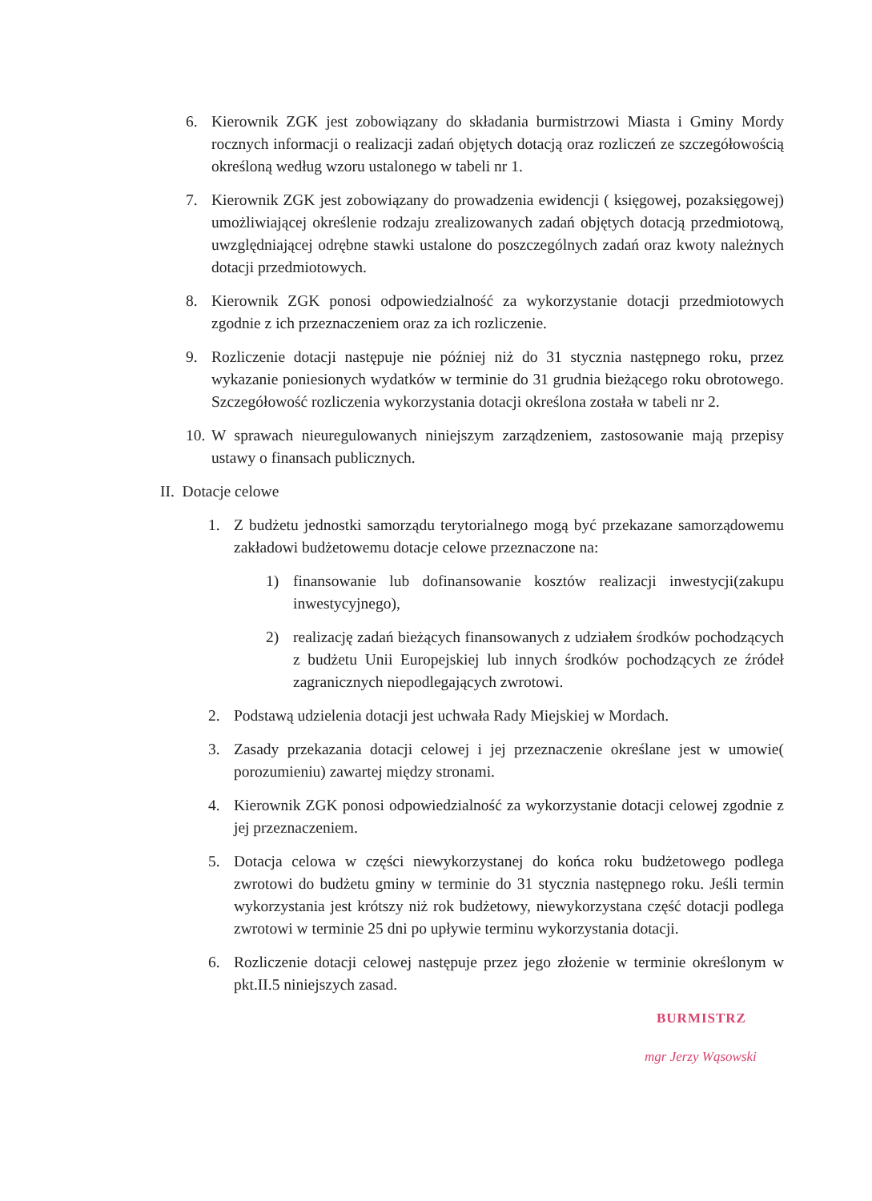6. Kierownik ZGK jest zobowiązany do składania burmistrzowi Miasta i Gminy Mordy rocznych informacji o realizacji zadań objętych dotacją oraz rozliczeń ze szczegółowością określoną według wzoru ustalonego w tabeli nr 1.
7. Kierownik ZGK jest zobowiązany do prowadzenia ewidencji ( księgowej, pozaksięgowej) umożliwiającej określenie rodzaju zrealizowanych zadań objętych dotacją przedmiotową, uwzględniającej odrębne stawki ustalone do poszczególnych zadań oraz kwoty należnych dotacji przedmiotowych.
8. Kierownik ZGK ponosi odpowiedzialność za wykorzystanie dotacji przedmiotowych zgodnie z ich przeznaczeniem oraz za ich rozliczenie.
9. Rozliczenie dotacji następuje nie później niż do 31 stycznia następnego roku, przez wykazanie poniesionych wydatków w terminie do 31 grudnia bieżącego roku obrotowego. Szczegółowość rozliczenia wykorzystania dotacji określona została w tabeli nr 2.
10. W sprawach nieuregulowanych niniejszym zarządzeniem, zastosowanie mają przepisy ustawy o finansach publicznych.
II. Dotacje celowe
1. Z budżetu jednostki samorządu terytorialnego mogą być przekazane samorządowemu zakładowi budżetowemu dotacje celowe przeznaczone na:
1) finansowanie lub dofinansowanie kosztów realizacji inwestycji(zakupu inwestycyjnego),
2) realizację zadań bieżących finansowanych z udziałem środków pochodzących z budżetu Unii Europejskiej lub innych środków pochodzących ze źródeł zagranicznych niepodlegających zwrotowi.
2. Podstawą udzielenia dotacji jest uchwała Rady Miejskiej w Mordach.
3. Zasady przekazania dotacji celowej i jej przeznaczenie określane jest w umowie( porozumieniu) zawartej między stronami.
4. Kierownik ZGK ponosi odpowiedzialność za wykorzystanie dotacji celowej zgodnie z jej przeznaczeniem.
5. Dotacja celowa w części niewykorzystanej do końca roku budżetowego podlega zwrotowi do budżetu gminy w terminie do 31 stycznia następnego roku. Jeśli termin wykorzystania jest krótszy niż rok budżetowy, niewykorzystana część dotacji podlega zwrotowi w terminie 25 dni po upływie terminu wykorzystania dotacji.
6. Rozliczenie dotacji celowej następuje przez jego złożenie w terminie określonym w pkt.II.5 niniejszych zasad.
BURMISTRZ
mgr Jerzy Wąsowski